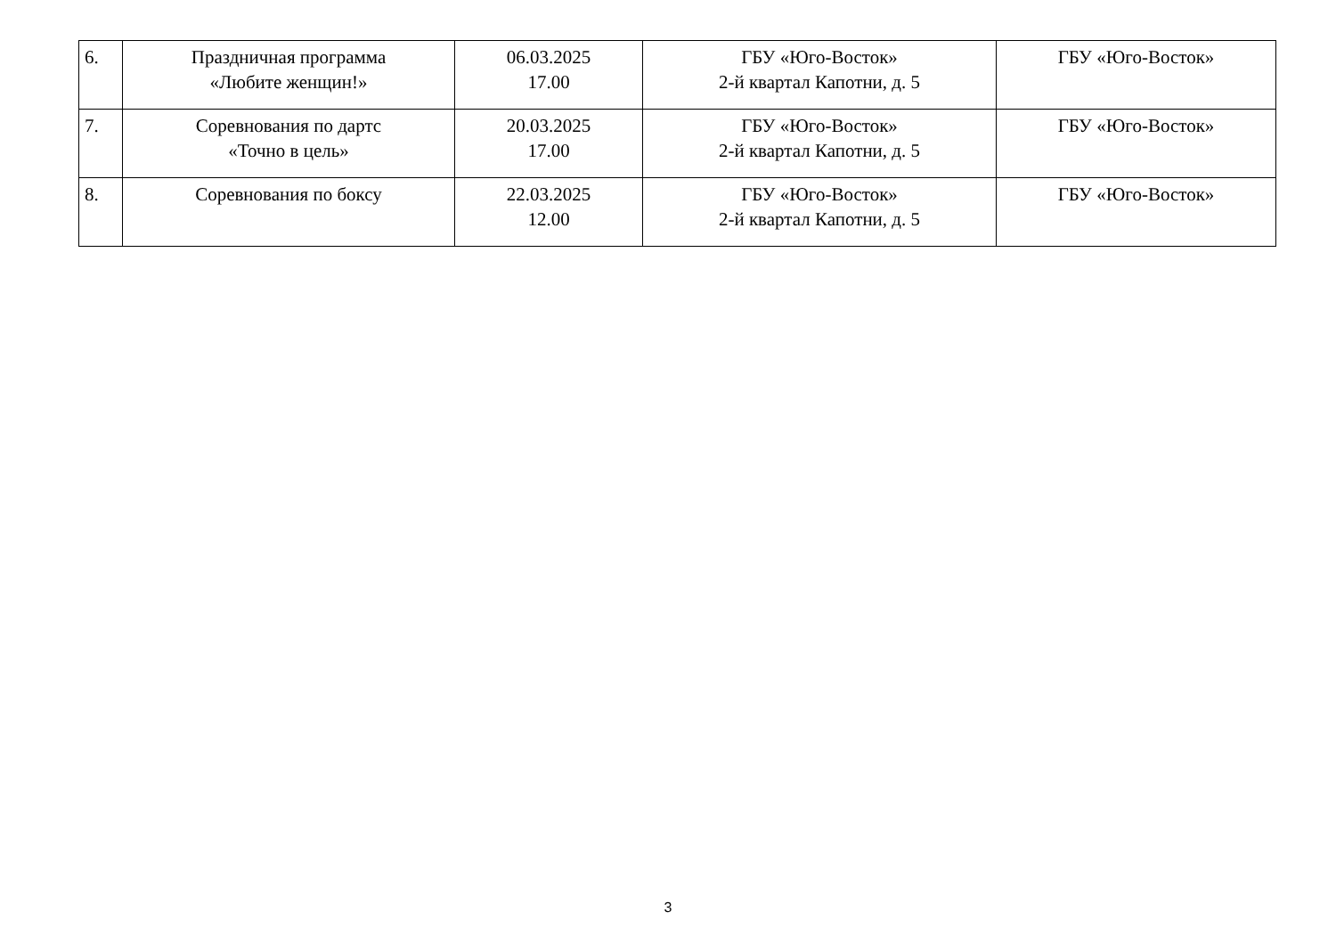| 6. | Праздничная программа «Любите женщин!» | 06.03.2025 17.00 | ГБУ «Юго-Восток» 2-й квартал Капотни, д. 5 | ГБУ «Юго-Восток» |
| 7. | Соревнования по дартс «Точно в цель» | 20.03.2025 17.00 | ГБУ «Юго-Восток» 2-й квартал Капотни, д. 5 | ГБУ «Юго-Восток» |
| 8. | Соревнования по боксу | 22.03.2025 12.00 | ГБУ «Юго-Восток» 2-й квартал Капотни, д. 5 | ГБУ «Юго-Восток» |
3